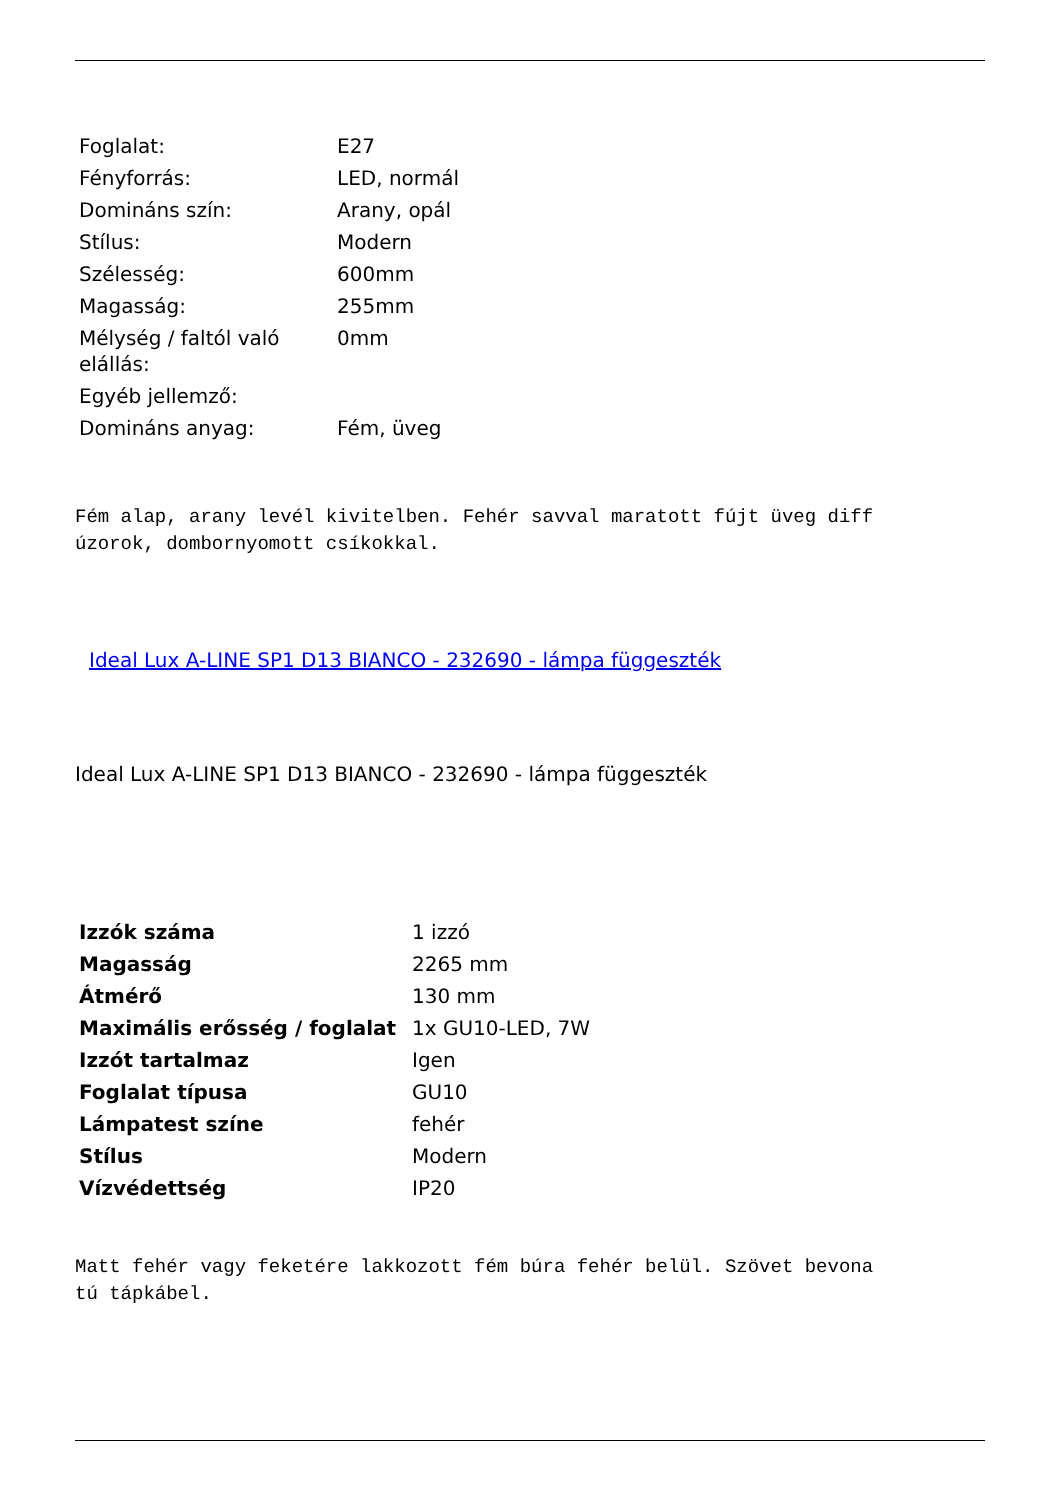| Foglalat: | E27 |
| Fényforrás: | LED, normál |
| Domináns szín: | Arany, opál |
| Stílus: | Modern |
| Szélesség: | 600mm |
| Magasság: | 255mm |
| Mélység / faltól való elállás: | 0mm |
| Egyéb jellemző: | |
| Domináns anyag: | Fém, üveg |
Fém alap, arany levél kivitelben. Fehér savval maratott fújt üveg diff
úzorok, dombornyomott csíkokkal.
Ideal Lux A-LINE SP1 D13 BIANCO - 232690 - lámpa függeszték
Ideal Lux A-LINE SP1 D13 BIANCO - 232690 - lámpa függeszték
| Izzók száma | 1 izzó |
| Magasság | 2265 mm |
| Átmérő | 130 mm |
| Maximális erősség / foglalat | 1x GU10-LED, 7W |
| Izzót tartalmaz | Igen |
| Foglalat típusa | GU10 |
| Lámpatest színe | fehér |
| Stílus | Modern |
| Vízvédettség | IP20 |
Matt fehér vagy feketére lakkozott fém búra fehér belül. Szövet bevona
tú tápkábel.